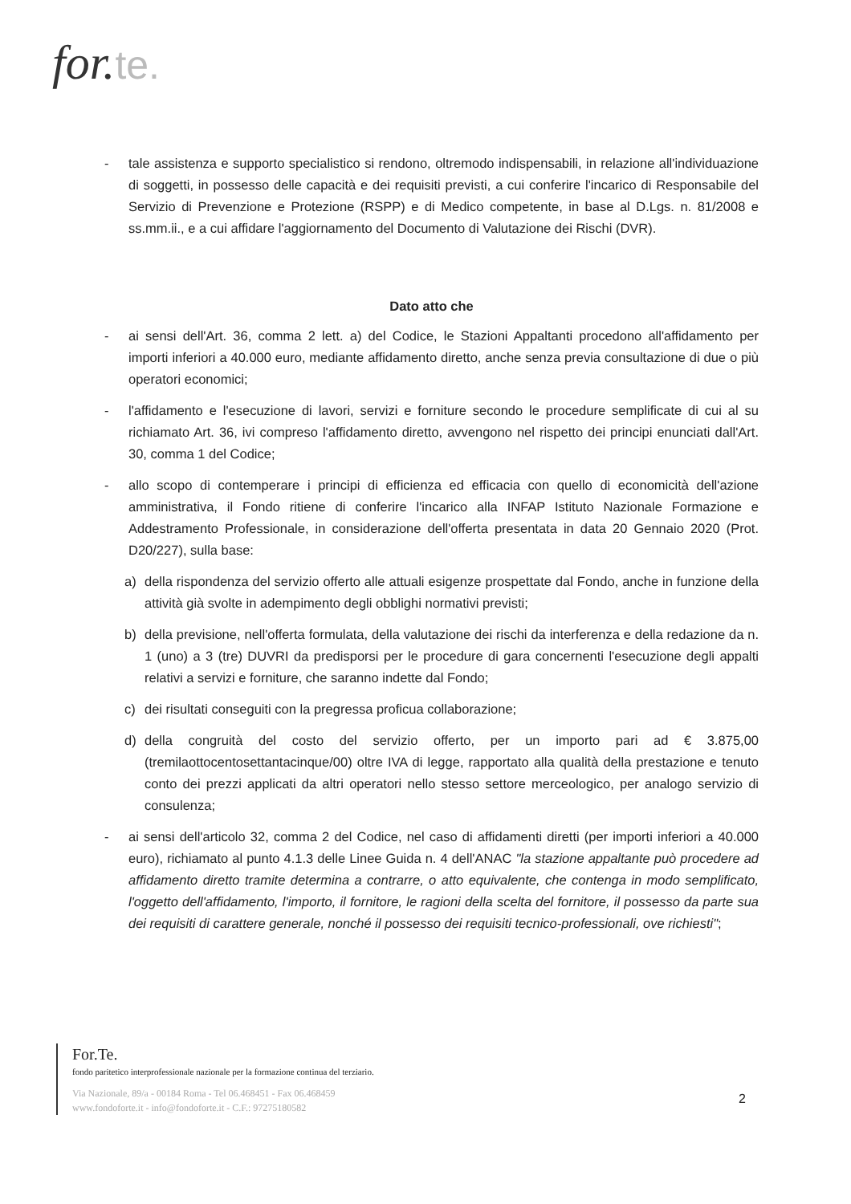for.te.
- tale assistenza e supporto specialistico si rendono, oltremodo indispensabili, in relazione all'individuazione di soggetti, in possesso delle capacità e dei requisiti previsti, a cui conferire l'incarico di Responsabile del Servizio di Prevenzione e Protezione (RSPP) e di Medico competente, in base al D.Lgs. n. 81/2008 e ss.mm.ii., e a cui affidare l'aggiornamento del Documento di Valutazione dei Rischi (DVR).
Dato atto che
- ai sensi dell'Art. 36, comma 2 lett. a) del Codice, le Stazioni Appaltanti procedono all'affidamento per importi inferiori a 40.000 euro, mediante affidamento diretto, anche senza previa consultazione di due o più operatori economici;
- l'affidamento e l'esecuzione di lavori, servizi e forniture secondo le procedure semplificate di cui al su richiamato Art. 36, ivi compreso l'affidamento diretto, avvengono nel rispetto dei principi enunciati dall'Art. 30, comma 1 del Codice;
- allo scopo di contemperare i principi di efficienza ed efficacia con quello di economicità dell'azione amministrativa, il Fondo ritiene di conferire l'incarico alla INFAP Istituto Nazionale Formazione e Addestramento Professionale, in considerazione dell'offerta presentata in data 20 Gennaio 2020 (Prot. D20/227), sulla base:
a) della rispondenza del servizio offerto alle attuali esigenze prospettate dal Fondo, anche in funzione della attività già svolte in adempimento degli obblighi normativi previsti;
b) della previsione, nell'offerta formulata, della valutazione dei rischi da interferenza e della redazione da n. 1 (uno) a 3 (tre) DUVRI da predisporsi per le procedure di gara concernenti l'esecuzione degli appalti relativi a servizi e forniture, che saranno indette dal Fondo;
c) dei risultati conseguiti con la pregressa proficua collaborazione;
d) della congruità del costo del servizio offerto, per un importo pari ad € 3.875,00 (tremilaottocentosettantacinque/00) oltre IVA di legge, rapportato alla qualità della prestazione e tenuto conto dei prezzi applicati da altri operatori nello stesso settore merceologico, per analogo servizio di consulenza;
- ai sensi dell'articolo 32, comma 2 del Codice, nel caso di affidamenti diretti (per importi inferiori a 40.000 euro), richiamato al punto 4.1.3 delle Linee Guida n. 4 dell'ANAC "la stazione appaltante può procedere ad affidamento diretto tramite determina a contrarre, o atto equivalente, che contenga in modo semplificato, l'oggetto dell'affidamento, l'importo, il fornitore, le ragioni della scelta del fornitore, il possesso da parte sua dei requisiti di carattere generale, nonché il possesso dei requisiti tecnico-professionali, ove richiesti";
For.Te.
fondo paritetico interprofessionale nazionale per la formazione continua del terziario.
Via Nazionale, 89/a - 00184 Roma - Tel 06.468451 - Fax 06.468459
www.fondoforte.it - info@fondoforte.it - C.F.: 97275180582
2